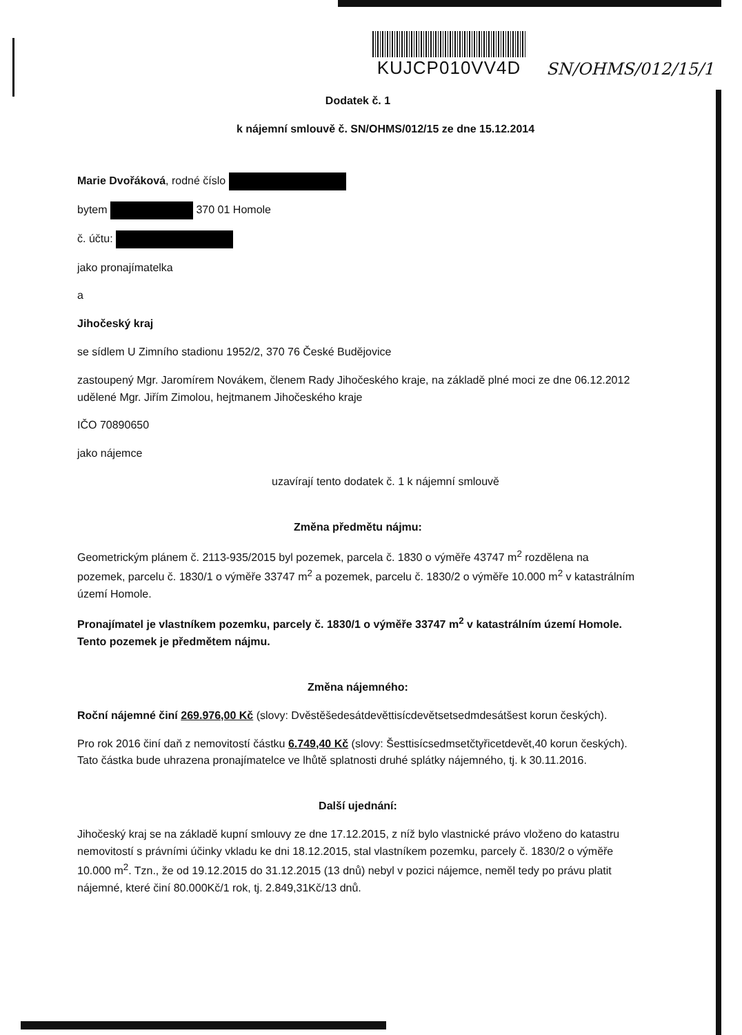KUJCP010VV4D
SN/OHMS/012/15/1
Dodatek č. 1
k nájemní smlouvě č. SN/OHMS/012/15 ze dne 15.12.2014
Marie Dvořáková, rodné číslo
bytem 370 01 Homole
č. účtu:
jako pronajímatelka
a
Jihočeský kraj
se sídlem U Zimního stadionu 1952/2, 370 76 České Budějovice
zastoupený Mgr. Jaromírem Novákem, členem Rady Jihočeského kraje, na základě plné moci ze dne 06.12.2012 udělené Mgr. Jiřím Zimolou, hejtmanem Jihočeského kraje
IČO 70890650
jako nájemce
uzavírají tento dodatek č. 1 k nájemní smlouvě
Změna předmětu nájmu:
Geometrickým plánem č. 2113-935/2015 byl pozemek, parcela č. 1830 o výměře 43747 m<sup>2</sup> rozdělena na pozemek, parcelu č. 1830/1 o výměře 33747 m<sup>2</sup> a pozemek, parcelu č. 1830/2 o výměře 10.000 m<sup>2</sup> v katastrálním území Homole.
Pronajímatel je vlastníkem pozemku, parcely č. 1830/1 o výměře 33747 m<sup>2</sup> v katastrálním území Homole. Tento pozemek je předmětem nájmu.
Změna nájemného:
Roční nájemné činí 269.976,00 Kč (slovy: Dvěstěšedesátdevěttisícdevětsetsedmdesátšest korun českých).
Pro rok 2016 činí daň z nemovitostí částku 6.749,40 Kč (slovy: Šesttisícsedmsetčtyřicetdevět,40 korun českých). Tato částka bude uhrazena pronajímatelce ve lhůtě splatnosti druhé splátky nájemného, tj. k 30.11.2016.
Další ujednání:
Jihočeský kraj se na základě kupní smlouvy ze dne 17.12.2015, z níž bylo vlastnické právo vloženo do katastru nemovitostí s právními účinky vkladu ke dni 18.12.2015, stal vlastníkem pozemku, parcely č. 1830/2 o výměře 10.000 m<sup>2</sup>. Tzn., že od 19.12.2015 do 31.12.2015 (13 dnů) nebyl v pozici nájemce, neměl tedy po právu platit nájemné, které činí 80.000Kč/1 rok, tj. 2.849,31Kč/13 dnů.